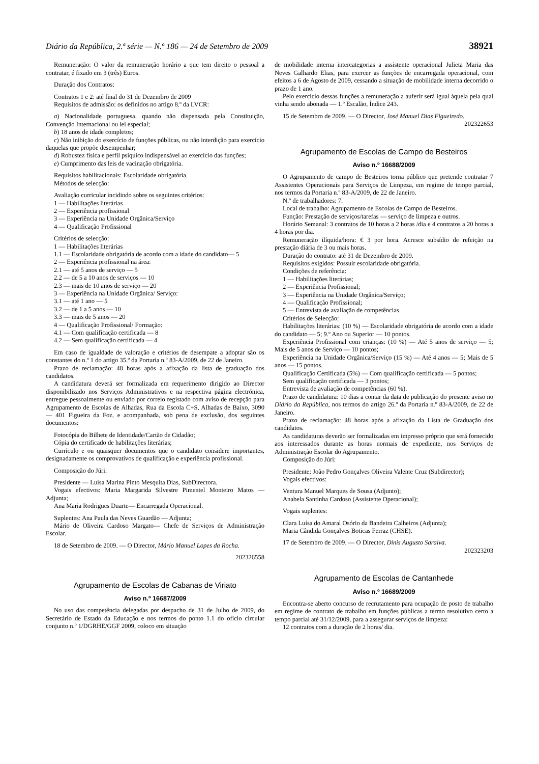Diário da República, 2.ª série — N.º 186 — 24 de Setembro de 2009 38921
Remuneração: O valor da remuneração horário a que tem direito o pessoal a contratar, é fixado em 3 (três) Euros.
Duração dos Contratos:
Contratos 1 e 2: até final do 31 de Dezembro de 2009
Requisitos de admissão: os definidos no artigo 8.º da LVCR:
a) Nacionalidade portuguesa, quando não dispensada pela Constituição, Convenção Internacional ou lei especial;
b) 18 anos de idade completos;
c) Não inibição do exercício de funções públicas, ou não interdição para exercício daquelas que propõe desempenhar;
d) Robustez física e perfil psíquico indispensável ao exercício das funções;
e) Cumprimento das leis de vacinação obrigatória.
Requisitos habilitacionais: Escolaridade obrigatória.
Métodos de selecção:
Avaliação curricular incidindo sobre os seguintes critérios:
1 — Habilitações literárias
2 — Experiência profissional
3 — Experiência na Unidade Orgânica/Serviço
4 — Qualificação Profissional
Critérios de selecção:
1 — Habilitações literárias
1.1 — Escolaridade obrigatória de acordo com a idade do candidato— 5
2 — Experiência profissional na área:
2.1 — até 5 anos de serviço — 5
2.2 — de 5 a 10 anos de serviços — 10
2.3 — mais de 10 anos de serviço — 20
3 — Experiência na Unidade Orgânica/ Serviço:
3.1 — até 1 ano — 5
3.2 — de 1 a 5 anos — 10
3.3 — mais de 5 anos — 20
4 — Qualificação Profissional/ Formação:
4.1 — Com qualificação certificada — 8
4.2 — Sem qualificação certificada — 4
Em caso de igualdade de valoração e critérios de desempate a adoptar são os constantes do n.º 1 do artigo 35.º da Portaria n.º 83-A/2009, de 22 de Janeiro.
Prazo de reclamação: 48 horas após a afixação da lista de graduação dos candidatos.
A candidatura deverá ser formalizada em requerimento dirigido ao Director disponibilizado nos Serviços Administrativos e na respectiva página electrónica, entregue pessoalmente ou enviado por correio registado com aviso de recepção para Agrupamento de Escolas de Alhadas, Rua da Escola C+S, Alhadas de Baixo, 3090 — 401 Figueira da Foz, e acompanhada, sob pena de exclusão, dos seguintes documentos:
Fotocópia do Bilhete de Identidade/Cartão de Cidadão;
Cópia do certificado de habilitações literárias;
Currículo e ou quaisquer documentos que o candidato considere importantes, designadamente os comprovativos de qualificação e experiência profissional.
Composição do Júri:
Presidente — Luísa Marina Pinto Mesquita Dias, SubDirectora.
Vogais efectivos: Maria Margarida Silvestre Pimentel Monteiro Matos — Adjunta;
Ana Maria Rodrigues Duarte— Encarregada Operacional.
Suplentes: Ana Paula das Neves Guardão — Adjunta;
Mário de Oliveira Cardoso Margato— Chefe de Serviços de Administração Escolar.
18 de Setembro de 2009. — O Director, Mário Manuel Lopes da Rocha.
202326558
Agrupamento de Escolas de Cabanas de Viriato
Aviso n.º 16687/2009
No uso das competência delegadas por despacho de 31 de Julho de 2009, do Secretário de Estado da Educação e nos termos do ponto 1.1 do ofício circular conjunto n.º 1/DGRHE/GGF 2009, coloco em situação
de mobilidade interna intercategorias a assistente operacional Julieta Maria das Neves Galhardo Elias, para exercer as funções de encarregada operacional, com efeitos a 6 de Agosto de 2009, cessando a situação de mobilidade interna decorrido o prazo de 1 ano.
Pelo exercício dessas funções a remuneração a auferir será igual àquela pela qual vinha sendo abonada — 1.º Escalão, Índice 243.
15 de Setembro de 2009. — O Director, José Manuel Dias Figueiredo.
202322653
Agrupamento de Escolas de Campo de Besteiros
Aviso n.º 16688/2009
O Agrupamento de campo de Besteiros torna público que pretende contratar 7 Assistentes Operacionais para Serviços de Limpeza, em regime de tempo parcial, nos termos da Portaria n.º 83-A/2009, de 22 de Janeiro.
N.º de trabalhadores: 7.
Local de trabalho: Agrupamento de Escolas de Campo de Besteiros.
Função: Prestação de serviços/tarefas — serviço de limpeza e outros.
Horário Semanal: 3 contratos de 10 horas a 2 horas /dia e 4 contratos a 20 horas a 4 horas por dia.
Remuneração ilíquida/hora: € 3 por hora. Acresce subsídio de refeição na prestação diária de 3 ou mais horas.
Duração do contrato: até 31 de Dezembro de 2009.
Requisitos exigidos: Possuir escolaridade obrigatória.
Condições de referência:
1 — Habilitações literárias;
2 — Experiência Profissional;
3 — Experiência na Unidade Orgânica/Serviço;
4 — Qualificação Profissional;
5 — Entrevista de avaliação de competências.
Critérios de Selecção:
Habilitações literárias: (10 %) — Escolaridade obrigatória de acordo com a idade do candidato — 5; 9.º Ano ou Superior — 10 pontos.
Experiência Profissional com crianças: (10 %) — Até 5 anos de serviço — 5; Mais de 5 anos de Serviço — 10 pontos;
Experiência na Unidade Orgânica/Serviço (15 %) — Até 4 anos — 5; Mais de 5 anos — 15 pontos.
Qualificação Certificada (5%) — Com qualificação certificada — 5 pontos;
Sem qualificação certificada — 3 pontos;
Entrevista de avaliação de competências (60 %).
Prazo de candidatura: 10 dias a contar da data de publicação do presente aviso no Diário da República, nos termos do artigo 26.º da Portaria n.º 83-A/2009, de 22 de Janeiro.
Prazo de reclamação: 48 horas após a afixação da Lista de Graduação dos candidatos.
As candidaturas deverão ser formalizadas em impresso próprio que será fornecido aos interessados durante as horas normais de expediente, nos Serviços de Administração Escolar do Agrupamento.
Composição do Júri:
Presidente: João Pedro Gonçalves Oliveira Valente Cruz (Subdirector);
Vogais efectivos:
Ventura Manuel Marques de Sousa (Adjunto);
Anabela Santinha Cardoso (Assistente Operacional);
Vogais suplentes:
Clara Luísa do Amaral Osório da Bandeira Calheiros (Adjunta);
Maria Cândida Gonçalves Boticas Ferraz (CHSE).
17 de Setembro de 2009. — O Director, Dinis Augusto Saraiva.
202323203
Agrupamento de Escolas de Cantanhede
Aviso n.º 16689/2009
Encontra-se aberto concurso de recrutamento para ocupação de posto de trabalho em regime de contrato de trabalho em funções públicas a termo resolutivo certo a tempo parcial até 31/12/2009, para a assegurar serviços de limpeza:
12 contratos com a duração de 2 horas/ dia.